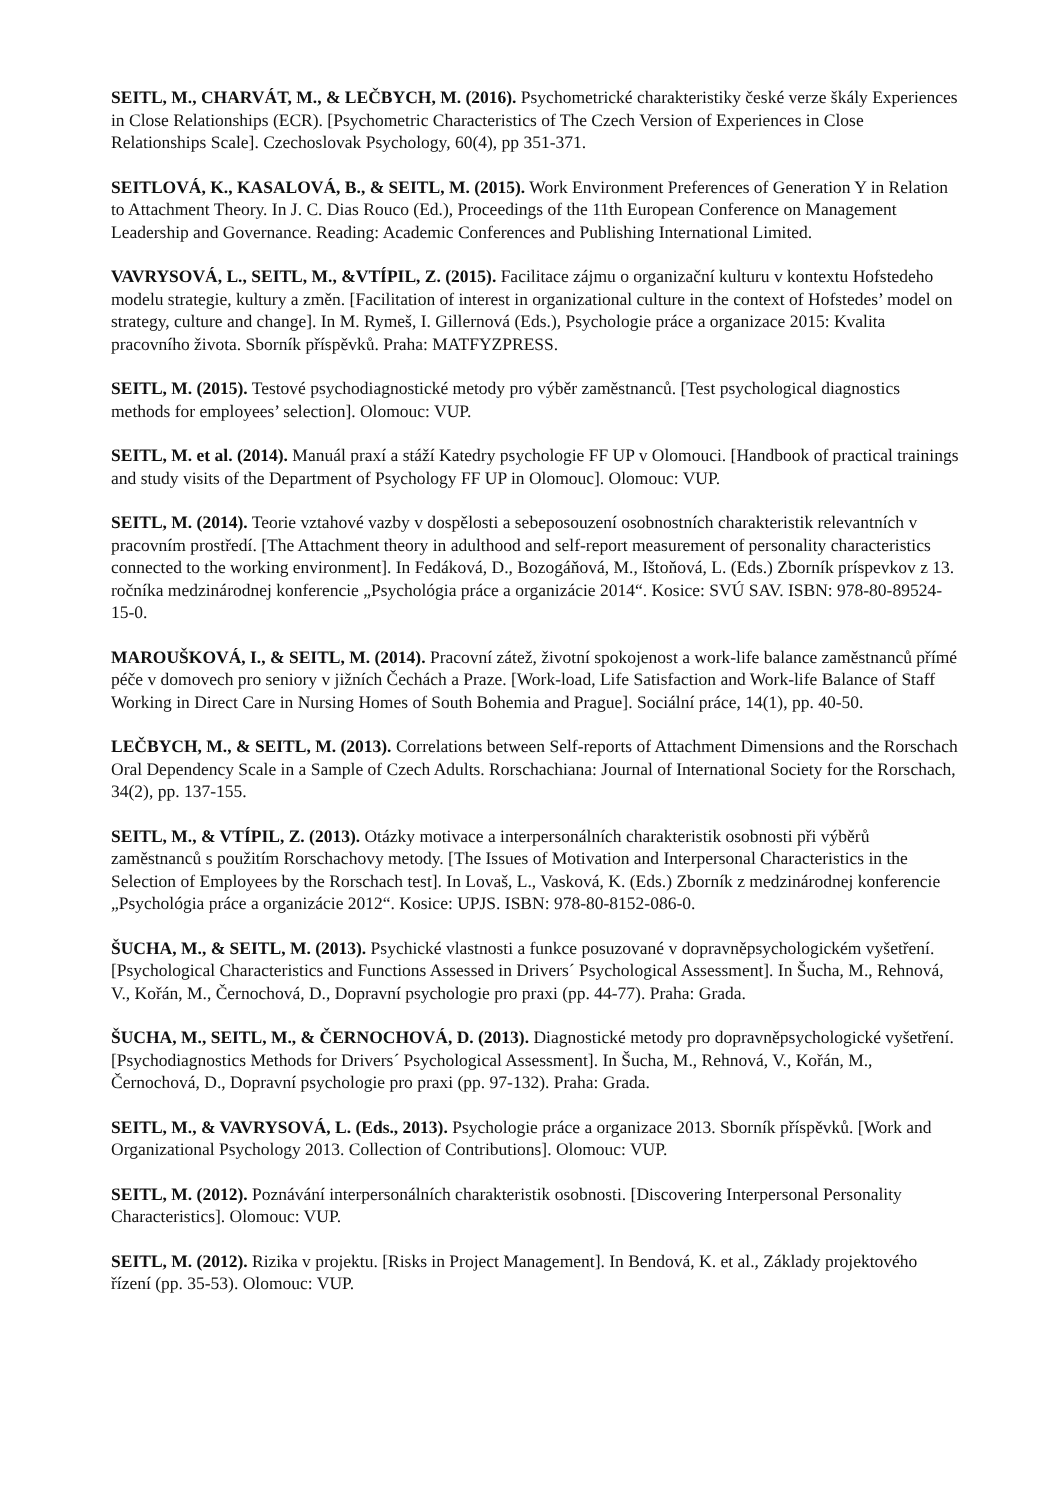SEITL, M., CHARVÁT, M., & LEČBYCH, M. (2016). Psychometrické charakteristiky české verze škály Experiences in Close Relationships (ECR). [Psychometric Characteristics of The Czech Version of Experiences in Close Relationships Scale]. Czechoslovak Psychology, 60(4), pp 351-371.
SEITLOVÁ, K., KASALOVÁ, B., & SEITL, M. (2015). Work Environment Preferences of Generation Y in Relation to Attachment Theory. In J. C. Dias Rouco (Ed.), Proceedings of the 11th European Conference on Management Leadership and Governance. Reading: Academic Conferences and Publishing International Limited.
VAVRYSOVÁ, L., SEITL, M., &VTÍPIL, Z. (2015). Facilitace zájmu o organizační kulturu v kontextu Hofstedeho modelu strategie, kultury a změn. [Facilitation of interest in organizational culture in the context of Hofstedes’ model on strategy, culture and change]. In M. Rymeš, I. Gillernová (Eds.), Psychologie práce a organizace 2015: Kvalita pracovního života. Sborník příspěvků. Praha: MATFYZPRESS.
SEITL, M. (2015). Testové psychodiagnostické metody pro výběr zaměstnanců. [Test psychological diagnostics methods for employees’ selection]. Olomouc: VUP.
SEITL, M. et al. (2014). Manuál praxí a stáží Katedry psychologie FF UP v Olomouci. [Handbook of practical trainings and study visits of the Department of Psychology FF UP in Olomouc]. Olomouc: VUP.
SEITL, M. (2014). Teorie vztahové vazby v dospělosti a sebeposouzení osobnostních charakteristik relevantních v pracovním prostředí. [The Attachment theory in adulthood and self-report measurement of personality characteristics connected to the working environment]. In Fedáková, D., Bozogáňová, M., Ištoňová, L. (Eds.) Zborník príspevkov z 13. ročníka medzinárodnej konferencie „Psychológia práce a organizácie 2014“. Kosice: SVÚ SAV. ISBN: 978-80-89524-15-0.
MAROUŠKOVÁ, I., & SEITL, M. (2014). Pracovní zátež, životní spokojenost a work-life balance zaměstnanců přímé péče v domovech pro seniory v jižních Čechách a Praze. [Work-load, Life Satisfaction and Work-life Balance of Staff Working in Direct Care in Nursing Homes of South Bohemia and Prague]. Sociální práce, 14(1), pp. 40-50.
LEČBYCH, M., & SEITL, M. (2013). Correlations between Self-reports of Attachment Dimensions and the Rorschach Oral Dependency Scale in a Sample of Czech Adults. Rorschachiana: Journal of International Society for the Rorschach, 34(2), pp. 137-155.
SEITL, M., & VTÍPIL, Z. (2013). Otázky motivace a interpersonálních charakteristik osobnosti při výběrů zaměstnanců s použitím Rorschachovy metody. [The Issues of Motivation and Interpersonal Characteristics in the Selection of Employees by the Rorschach test]. In Lovaš, L., Vasková, K. (Eds.) Zborník z medzinárodnej konferencie „Psychológia práce a organizácie 2012“. Kosice: UPJS. ISBN: 978-80-8152-086-0.
ŠUCHA, M., & SEITL, M. (2013). Psychické vlastnosti a funkce posuzované v dopravněpsychologickém vyšetření. [Psychological Characteristics and Functions Assessed in Drivers´ Psychological Assessment]. In Šucha, M., Rehnová, V., Kořán, M., Černochová, D., Dopravní psychologie pro praxi (pp. 44-77). Praha: Grada.
ŠUCHA, M., SEITL, M., & ČERNOCHOVÁ, D. (2013). Diagnostické metody pro dopravněpsychologické vyšetření. [Psychodiagnostics Methods for Drivers´ Psychological Assessment]. In Šucha, M., Rehnová, V., Kořán, M., Černochová, D., Dopravní psychologie pro praxi (pp. 97-132). Praha: Grada.
SEITL, M., & VAVRYSOVÁ, L. (Eds., 2013). Psychologie práce a organizace 2013. Sborník příspěvků. [Work and Organizational Psychology 2013. Collection of Contributions]. Olomouc: VUP.
SEITL, M. (2012). Poznávání interpersonálních charakteristik osobnosti. [Discovering Interpersonal Personality Characteristics]. Olomouc: VUP.
SEITL, M. (2012). Rizika v projektu. [Risks in Project Management]. In Bendová, K. et al., Základy projektového řízení (pp. 35-53). Olomouc: VUP.